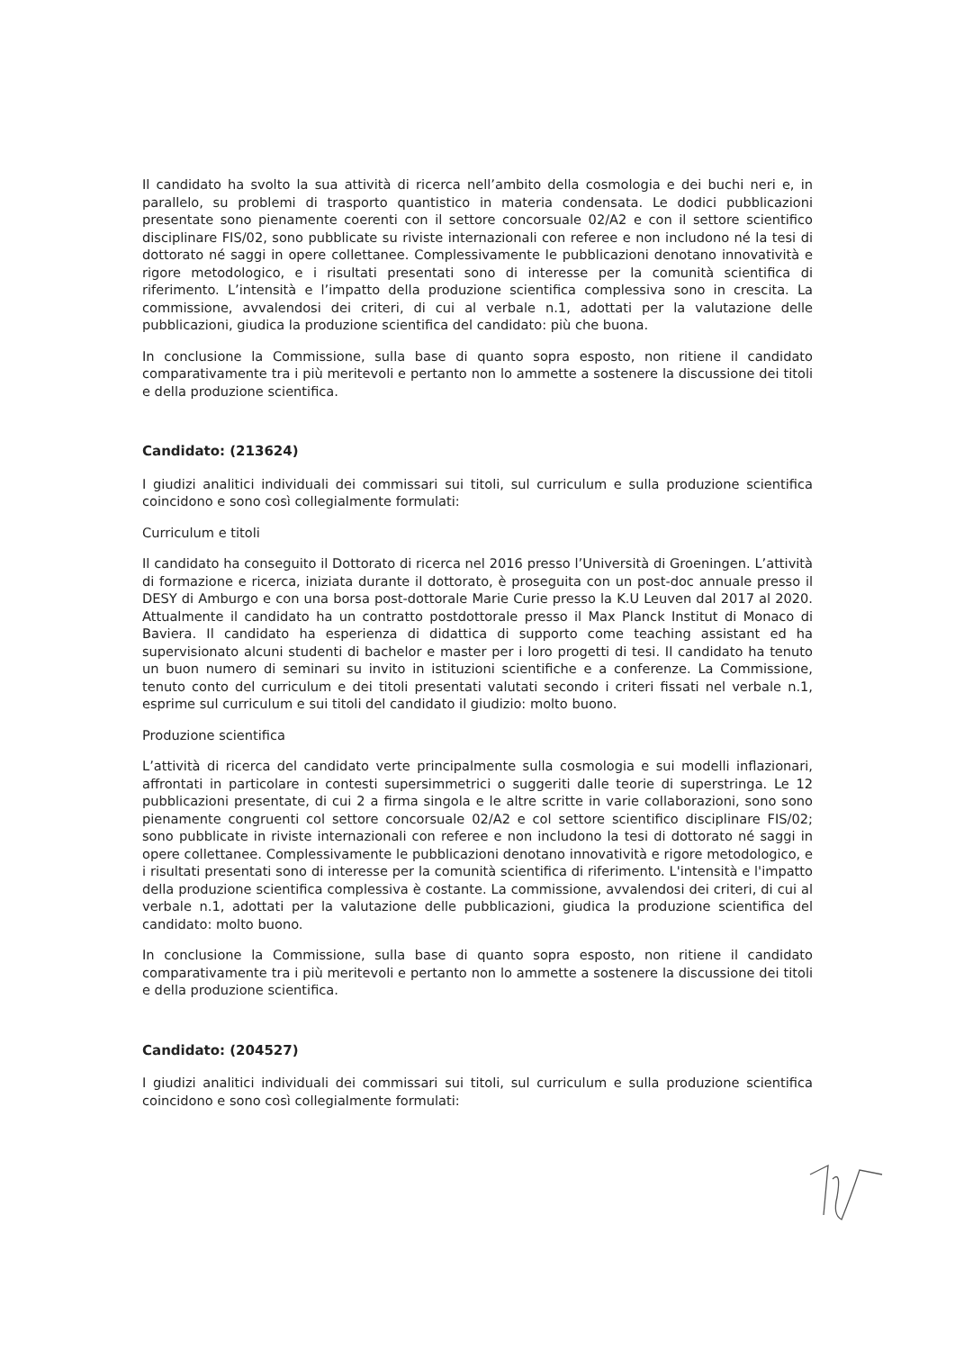Il candidato ha svolto la sua attività di ricerca nell’ambito della cosmologia e dei buchi neri e, in parallelo, su problemi di trasporto quantistico in materia condensata. Le dodici pubblicazioni presentate sono pienamente coerenti con il settore concorsuale 02/A2 e con il settore scientifico disciplinare FIS/02, sono pubblicate su riviste internazionali con referee e non includono né la tesi di dottorato né saggi in opere collettanee. Complessivamente le pubblicazioni denotano innovatività e rigore metodologico, e i risultati presentati sono di interesse per la comunità scientifica di riferimento. L’intensità e l’impatto della produzione scientifica complessiva sono in crescita. La commissione, avvalendosi dei criteri, di cui al verbale n.1, adottati per la valutazione delle pubblicazioni, giudica la produzione scientifica del candidato: più che buona.
In conclusione la Commissione, sulla base di quanto sopra esposto, non ritiene il candidato comparativamente tra i più meritevoli e pertanto non lo ammette a sostenere la discussione dei titoli e della produzione scientifica.
Candidato: (213624)
I giudizi analitici individuali dei commissari sui titoli, sul curriculum e sulla produzione scientifica coincidono e sono così collegialmente formulati:
Curriculum e titoli
Il candidato ha conseguito il Dottorato di ricerca nel 2016 presso l’Università di Groeningen. L’attività di formazione e ricerca, iniziata durante il dottorato, è proseguita con un post-doc annuale presso il DESY di Amburgo e con una borsa post-dottorale Marie Curie presso la K.U Leuven dal 2017 al 2020. Attualmente il candidato ha un contratto postdottorale presso il Max Planck Institut di Monaco di Baviera. Il candidato ha esperienza di didattica di supporto come teaching assistant ed ha supervisionato alcuni studenti di bachelor e master per i loro progetti di tesi. Il candidato ha tenuto un buon numero di seminari su invito in istituzioni scientifiche e a conferenze. La Commissione, tenuto conto del curriculum e dei titoli presentati valutati secondo i criteri fissati nel verbale n.1, esprime sul curriculum e sui titoli del candidato il giudizio: molto buono.
Produzione scientifica
L’attività di ricerca del candidato verte principalmente sulla cosmologia e sui modelli inflazionari, affrontati in particolare in contesti supersimmetrici o suggeriti dalle teorie di superstringa. Le 12 pubblicazioni presentate, di cui 2 a firma singola e le altre scritte in varie collaborazioni, sono sono pienamente congruenti col settore concorsuale 02/A2 e col settore scientifico disciplinare FIS/02; sono pubblicate in riviste internazionali con referee e non includono la tesi di dottorato né saggi in opere collettanee. Complessivamente le pubblicazioni denotano innovatività e rigore metodologico, e i risultati presentati sono di interesse per la comunità scientifica di riferimento. L'intensità e l'impatto della produzione scientifica complessiva è costante. La commissione, avvalendosi dei criteri, di cui al verbale n.1, adottati per la valutazione delle pubblicazioni, giudica la produzione scientifica del candidato: molto buono.
In conclusione la Commissione, sulla base di quanto sopra esposto, non ritiene il candidato comparativamente tra i più meritevoli e pertanto non lo ammette a sostenere la discussione dei titoli e della produzione scientifica.
Candidato: (204527)
I giudizi analitici individuali dei commissari sui titoli, sul curriculum e sulla produzione scientifica coincidono e sono così collegialmente formulati: